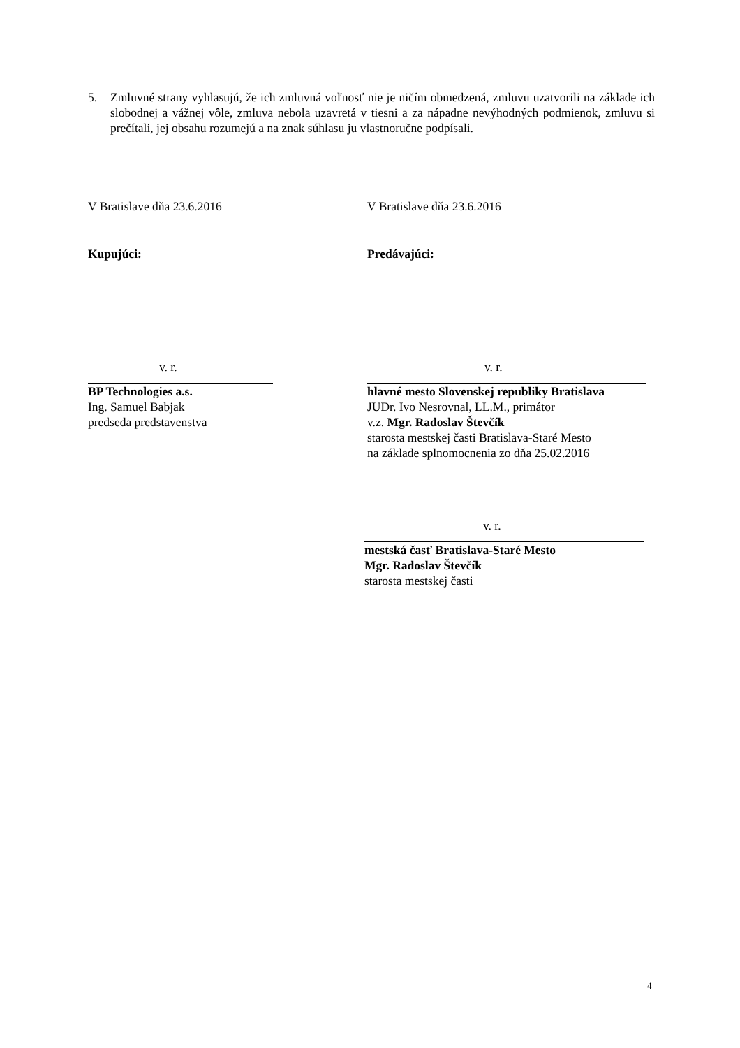5. Zmluvné strany vyhlasujú, že ich zmluvná voľnosť nie je ničím obmedzená, zmluvu uzatvorili na základe ich slobodnej a vážnej vôle, zmluva nebola uzavretá v tiesni a za nápadne nevýhodných podmienok, zmluvu si prečítali, jej obsahu rozumejú a na znak súhlasu ju vlastnoručne podpísali.
V Bratislave dňa 23.6.2016
Kupujúci:
v. r.
BP Technologies a.s.
Ing. Samuel Babjak
predseda predstavenstva
V Bratislave dňa 23.6.2016
Predávajúci:
v. r.
hlavné mesto Slovenskej republiky Bratislava
JUDr. Ivo Nesrovnal, LL.M., primátor
v.z. Mgr. Radoslav Števčík
starosta mestskej časti Bratislava-Staré Mesto
na základe splnomocnenia zo dňa 25.02.2016
v. r.
mestská časť Bratislava-Staré Mesto
Mgr. Radoslav Števčík
starosta mestskej časti
4